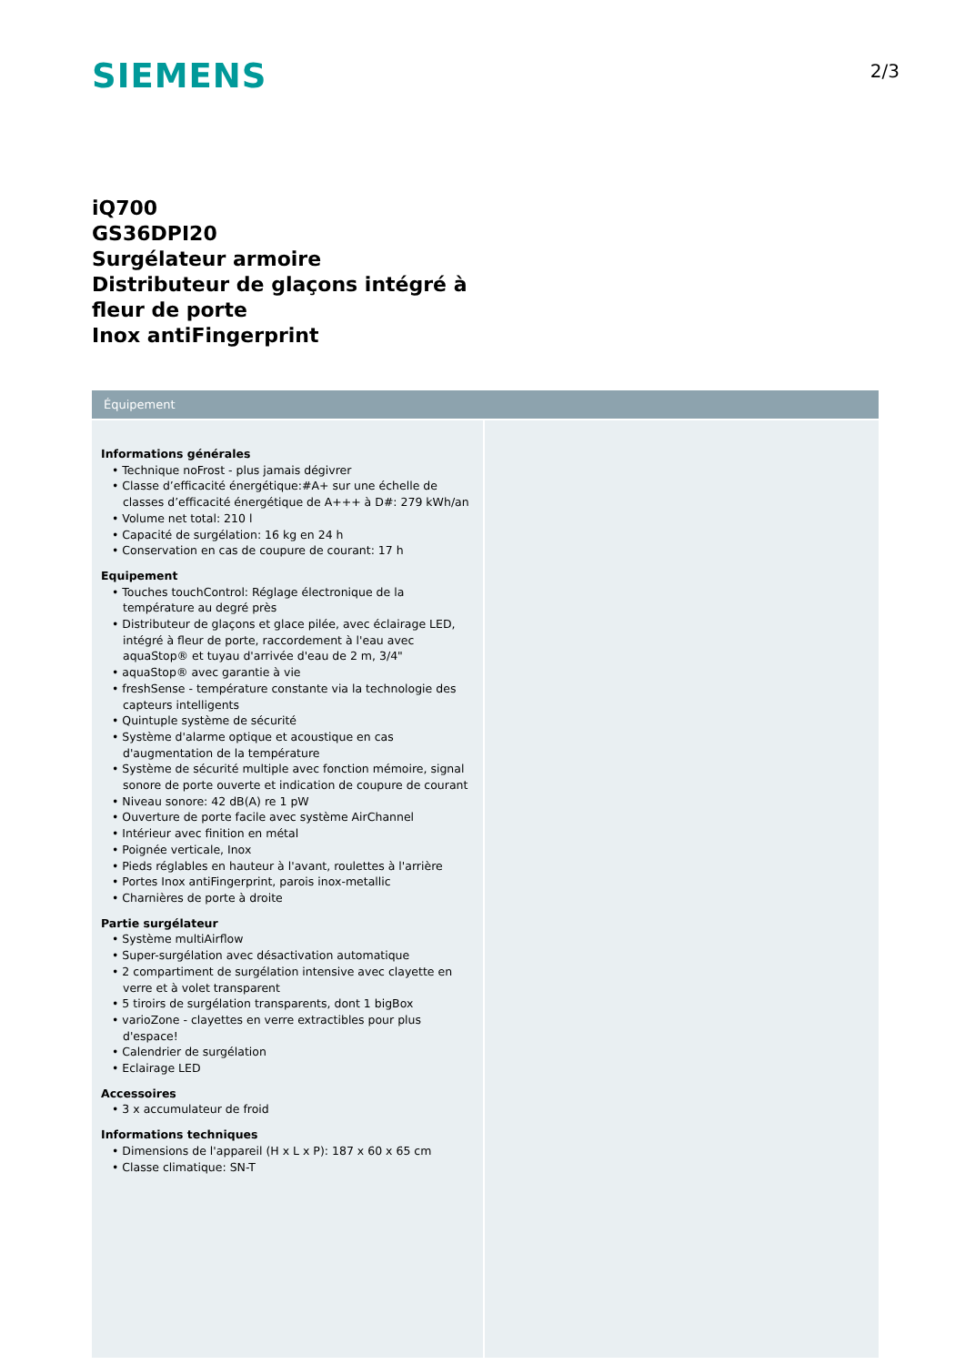SIEMENS
2/3
iQ700
GS36DPI20
Surgélateur armoire
Distributeur de glaçons intégré à fleur de porte
Inox antiFingerprint
Équipement
Informations générales
• Technique noFrost - plus jamais dégivrer
• Classe d’efficacité énergétique:#A+ sur une échelle de classes d’efficacité énergétique de A+++ à D#: 279 kWh/an
• Volume net total: 210 l
• Capacité de surgélation: 16 kg en 24 h
• Conservation en cas de coupure de courant: 17 h
Equipement
• Touches touchControl: Réglage électronique de la température au degré près
• Distributeur de glaçons et glace pilée, avec éclairage LED, intégré à fleur de porte, raccordement à l'eau avec aquaStop® et tuyau d'arrivée d'eau de 2 m, 3/4"
• aquaStop® avec garantie à vie
• freshSense - température constante via la technologie des capteurs intelligents
• Quintuple système de sécurité
• Système d'alarme optique et acoustique en cas d'augmentation de la température
• Système de sécurité multiple avec fonction mémoire, signal sonore de porte ouverte et indication de coupure de courant
• Niveau sonore: 42 dB(A) re 1 pW
• Ouverture de porte facile avec système AirChannel
• Intérieur avec finition en métal
• Poignée verticale, Inox
• Pieds réglables en hauteur à l'avant, roulettes à l'arrière
• Portes Inox antiFingerprint, parois inox-metallic
• Charnières de porte à droite
Partie surgélateur
• Système multiAirflow
• Super-surgélation avec désactivation automatique
• 2 compartiment de surgélation intensive avec clayette en verre et à volet transparent
• 5 tiroirs de surgélation transparents, dont 1 bigBox
• varioZone - clayettes en verre extractibles pour plus d'espace!
• Calendrier de surgélation
• Eclairage LED
Accessoires
• 3 x accumulateur de froid
Informations techniques
• Dimensions de l'appareil (H x L x P): 187 x 60 x 65 cm
• Classe climatique: SN-T